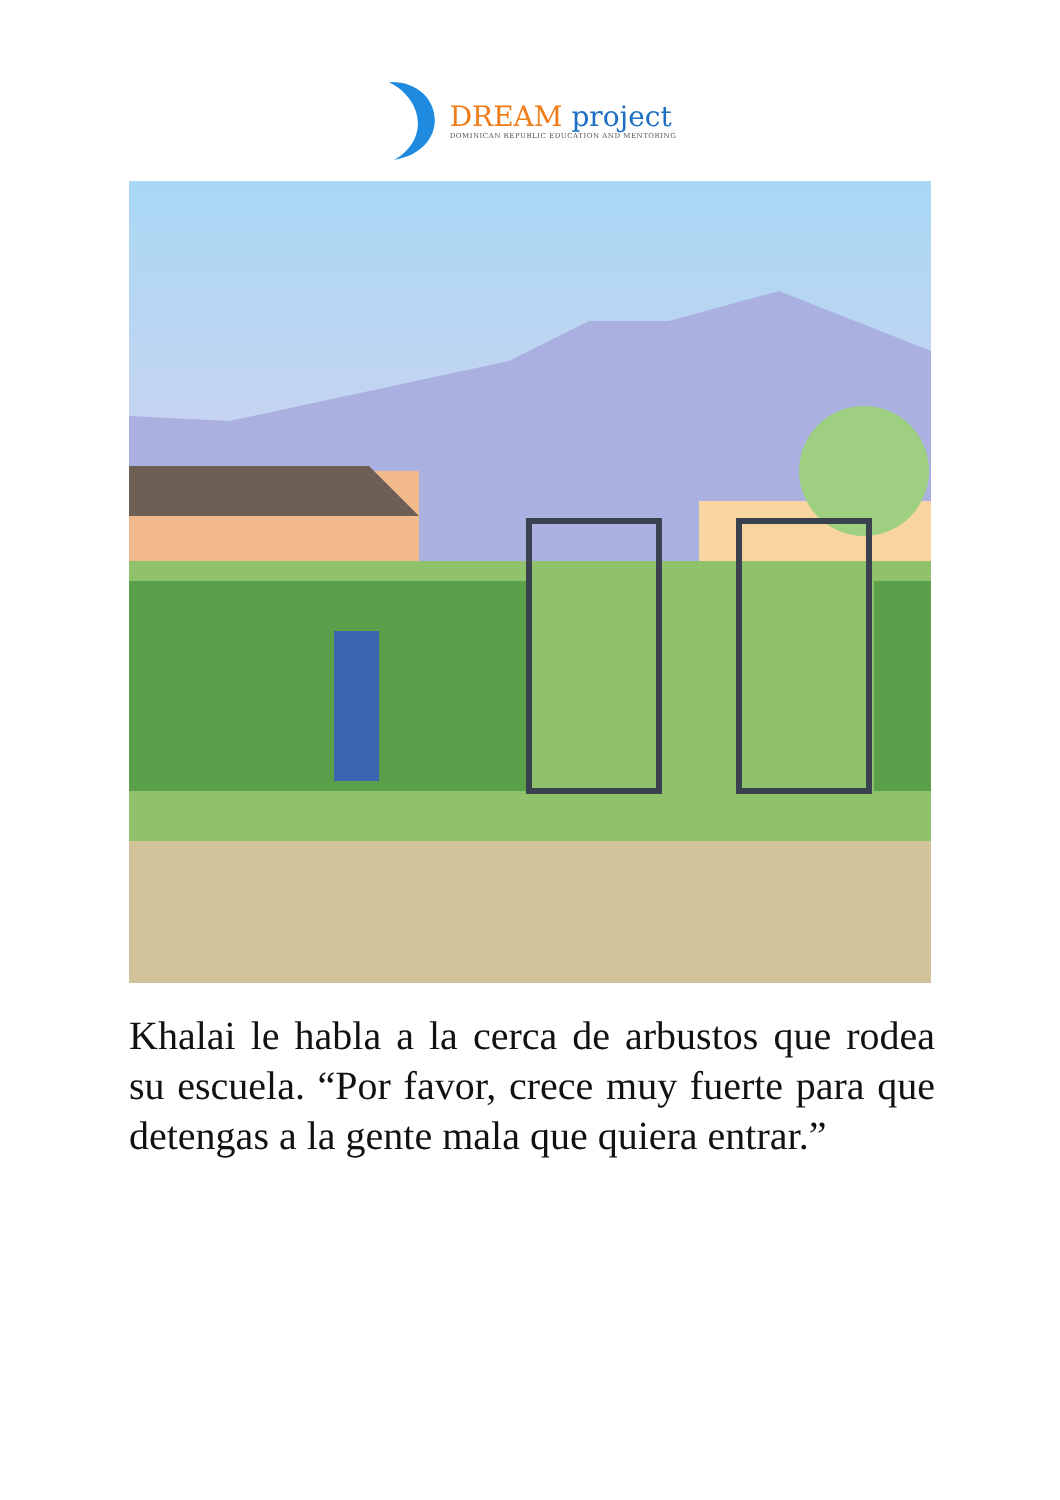DREAM project
DOMINICAN REPUBLIC EDUCATION AND MENTORING
Khalai le habla a la cerca de arbustos que rodea su escuela. “Por favor, crece muy fuerte para que detengas a la gente mala que quiera entrar.”